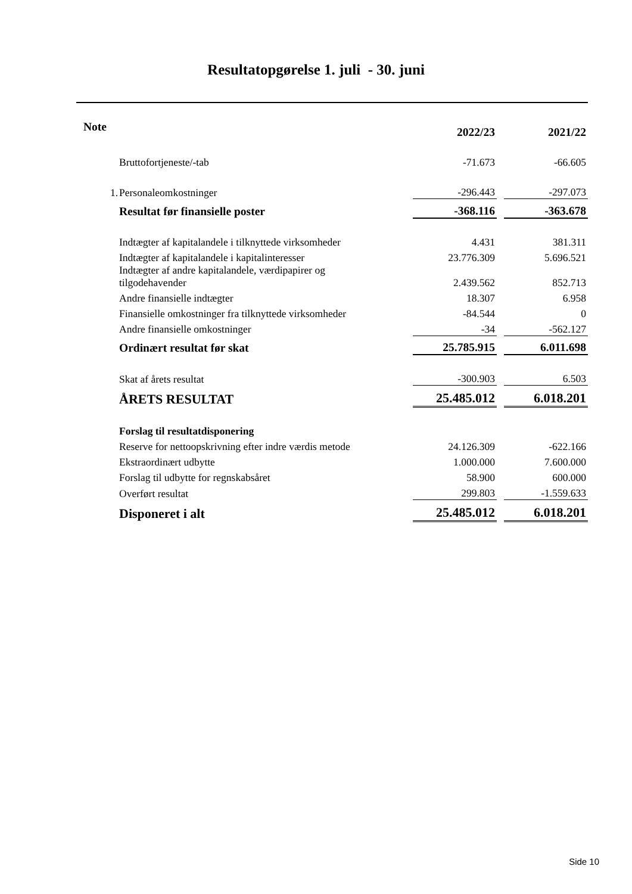Resultatopgørelse 1. juli - 30. juni
| Note | | 2022/23 | | 2021/22 |
| --- | --- | --- | --- | --- |
| | Bruttofortjeneste/-tab | -71.673 | | -66.605 |
| 1. | Personaleomkostninger | -296.443 | | -297.073 |
| | Resultat før finansielle poster | -368.116 | | -363.678 |
| | Indtægter af kapitalandele i tilknyttede virksomheder | 4.431 | | 381.311 |
| | Indtægter af kapitalandele i kapitalinteresser | 23.776.309 | | 5.696.521 |
| | Indtægter af andre kapitalandele, værdipapirer og tilgodehavender | 2.439.562 | | 852.713 |
| | Andre finansielle indtægter | 18.307 | | 6.958 |
| | Finansielle omkostninger fra tilknyttede virksomheder | -84.544 | | 0 |
| | Andre finansielle omkostninger | -34 | | -562.127 |
| | Ordinært resultat før skat | 25.785.915 | | 6.011.698 |
| | Skat af årets resultat | -300.903 | | 6.503 |
| | ÅRETS RESULTAT | 25.485.012 | | 6.018.201 |
| | Forslag til resultatdisponering | | | |
| | Reserve for nettoopskrivning efter indre værdis metode | 24.126.309 | | -622.166 |
| | Ekstraordinært udbytte | 1.000.000 | | 7.600.000 |
| | Forslag til udbytte for regnskabsåret | 58.900 | | 600.000 |
| | Overført resultat | 299.803 | | -1.559.633 |
| | Disponeret i alt | 25.485.012 | | 6.018.201 |
Side 10